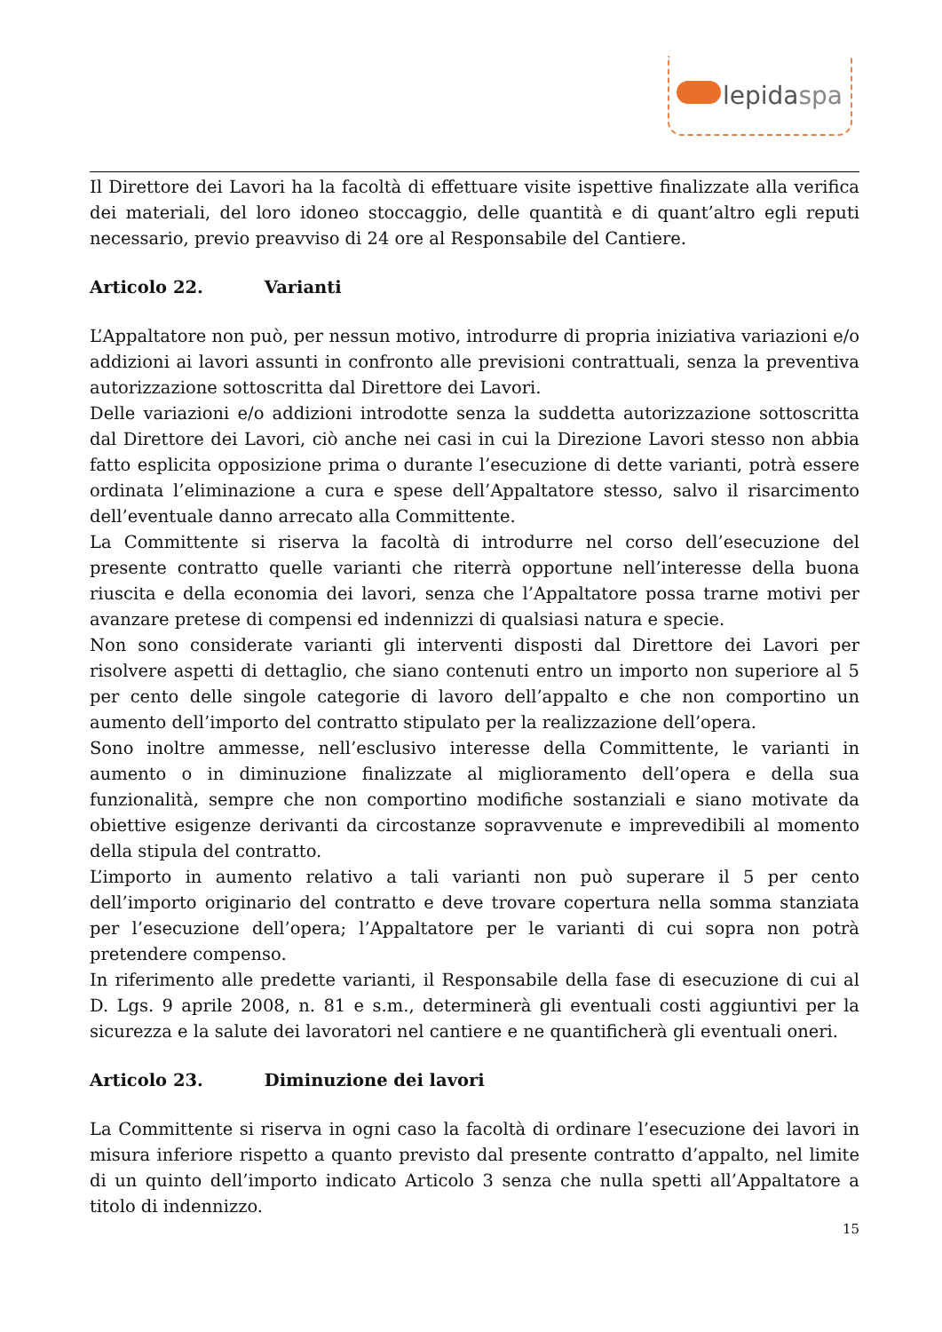lepidaspa
Il Direttore dei Lavori ha la facoltà di effettuare visite ispettive finalizzate alla verifica dei materiali, del loro idoneo stoccaggio, delle quantità e di quant’altro egli reputi necessario, previo preavviso di 24 ore al Responsabile del Cantiere.
Articolo 22. Varianti
L’Appaltatore non può, per nessun motivo, introdurre di propria iniziativa variazioni e/o addizioni ai lavori assunti in confronto alle previsioni contrattuali, senza la preventiva autorizzazione sottoscritta dal Direttore dei Lavori.
Delle variazioni e/o addizioni introdotte senza la suddetta autorizzazione sottoscritta dal Direttore dei Lavori, ciò anche nei casi in cui la Direzione Lavori stesso non abbia fatto esplicita opposizione prima o durante l’esecuzione di dette varianti, potrà essere ordinata l’eliminazione a cura e spese dell’Appaltatore stesso, salvo il risarcimento dell’eventuale danno arrecato alla Committente.
La Committente si riserva la facoltà di introdurre nel corso dell’esecuzione del presente contratto quelle varianti che riterrà opportune nell’interesse della buona riuscita e della economia dei lavori, senza che l’Appaltatore possa trarne motivi per avanzare pretese di compensi ed indennizzi di qualsiasi natura e specie.
Non sono considerate varianti gli interventi disposti dal Direttore dei Lavori per risolvere aspetti di dettaglio, che siano contenuti entro un importo non superiore al 5 per cento delle singole categorie di lavoro dell’appalto e che non comportino un aumento dell’importo del contratto stipulato per la realizzazione dell’opera.
Sono inoltre ammesse, nell’esclusivo interesse della Committente, le varianti in aumento o in diminuzione finalizzate al miglioramento dell’opera e della sua funzionalità, sempre che non comportino modifiche sostanziali e siano motivate da obiettive esigenze derivanti da circostanze sopravvenute e imprevedibili al momento della stipula del contratto.
L’importo in aumento relativo a tali varianti non può superare il 5 per cento dell’importo originario del contratto e deve trovare copertura nella somma stanziata per l’esecuzione dell’opera; l’Appaltatore per le varianti di cui sopra non potrà pretendere compenso.
In riferimento alle predette varianti, il Responsabile della fase di esecuzione di cui al D. Lgs. 9 aprile 2008, n. 81 e s.m., determinerà gli eventuali costi aggiuntivi per la sicurezza e la salute dei lavoratori nel cantiere e ne quantificherà gli eventuali oneri.
Articolo 23. Diminuzione dei lavori
La Committente si riserva in ogni caso la facoltà di ordinare l’esecuzione dei lavori in misura inferiore rispetto a quanto previsto dal presente contratto d’appalto, nel limite di un quinto dell’importo indicato Articolo 3 senza che nulla spetti all’Appaltatore a titolo di indennizzo.
15